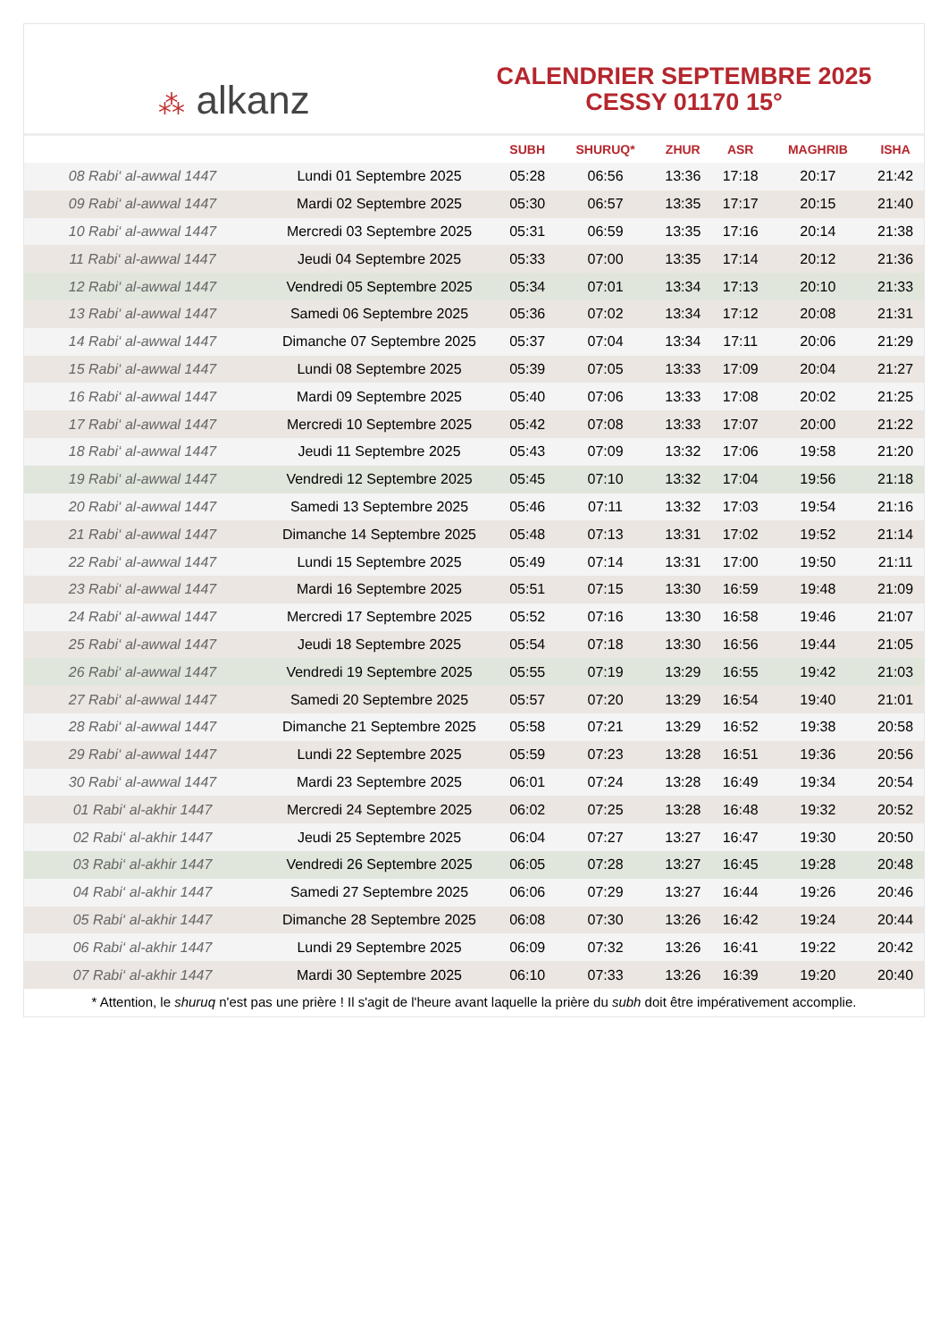⁂ alkanz
CALENDRIER SEPTEMBRE 2025
CESSY 01170 15°
| | | SUBH | SHURUQ* | ZHUR | ASR | MAGHRIB | ISHA |
| --- | --- | --- | --- | --- | --- | --- | --- |
| 08 Rabi‘ al-awwal 1447 | Lundi 01 Septembre 2025 | 05:28 | 06:56 | 13:36 | 17:18 | 20:17 | 21:42 |
| 09 Rabi‘ al-awwal 1447 | Mardi 02 Septembre 2025 | 05:30 | 06:57 | 13:35 | 17:17 | 20:15 | 21:40 |
| 10 Rabi‘ al-awwal 1447 | Mercredi 03 Septembre 2025 | 05:31 | 06:59 | 13:35 | 17:16 | 20:14 | 21:38 |
| 11 Rabi‘ al-awwal 1447 | Jeudi 04 Septembre 2025 | 05:33 | 07:00 | 13:35 | 17:14 | 20:12 | 21:36 |
| 12 Rabi‘ al-awwal 1447 | Vendredi 05 Septembre 2025 | 05:34 | 07:01 | 13:34 | 17:13 | 20:10 | 21:33 |
| 13 Rabi‘ al-awwal 1447 | Samedi 06 Septembre 2025 | 05:36 | 07:02 | 13:34 | 17:12 | 20:08 | 21:31 |
| 14 Rabi‘ al-awwal 1447 | Dimanche 07 Septembre 2025 | 05:37 | 07:04 | 13:34 | 17:11 | 20:06 | 21:29 |
| 15 Rabi‘ al-awwal 1447 | Lundi 08 Septembre 2025 | 05:39 | 07:05 | 13:33 | 17:09 | 20:04 | 21:27 |
| 16 Rabi‘ al-awwal 1447 | Mardi 09 Septembre 2025 | 05:40 | 07:06 | 13:33 | 17:08 | 20:02 | 21:25 |
| 17 Rabi‘ al-awwal 1447 | Mercredi 10 Septembre 2025 | 05:42 | 07:08 | 13:33 | 17:07 | 20:00 | 21:22 |
| 18 Rabi‘ al-awwal 1447 | Jeudi 11 Septembre 2025 | 05:43 | 07:09 | 13:32 | 17:06 | 19:58 | 21:20 |
| 19 Rabi‘ al-awwal 1447 | Vendredi 12 Septembre 2025 | 05:45 | 07:10 | 13:32 | 17:04 | 19:56 | 21:18 |
| 20 Rabi‘ al-awwal 1447 | Samedi 13 Septembre 2025 | 05:46 | 07:11 | 13:32 | 17:03 | 19:54 | 21:16 |
| 21 Rabi‘ al-awwal 1447 | Dimanche 14 Septembre 2025 | 05:48 | 07:13 | 13:31 | 17:02 | 19:52 | 21:14 |
| 22 Rabi‘ al-awwal 1447 | Lundi 15 Septembre 2025 | 05:49 | 07:14 | 13:31 | 17:00 | 19:50 | 21:11 |
| 23 Rabi‘ al-awwal 1447 | Mardi 16 Septembre 2025 | 05:51 | 07:15 | 13:30 | 16:59 | 19:48 | 21:09 |
| 24 Rabi‘ al-awwal 1447 | Mercredi 17 Septembre 2025 | 05:52 | 07:16 | 13:30 | 16:58 | 19:46 | 21:07 |
| 25 Rabi‘ al-awwal 1447 | Jeudi 18 Septembre 2025 | 05:54 | 07:18 | 13:30 | 16:56 | 19:44 | 21:05 |
| 26 Rabi‘ al-awwal 1447 | Vendredi 19 Septembre 2025 | 05:55 | 07:19 | 13:29 | 16:55 | 19:42 | 21:03 |
| 27 Rabi‘ al-awwal 1447 | Samedi 20 Septembre 2025 | 05:57 | 07:20 | 13:29 | 16:54 | 19:40 | 21:01 |
| 28 Rabi‘ al-awwal 1447 | Dimanche 21 Septembre 2025 | 05:58 | 07:21 | 13:29 | 16:52 | 19:38 | 20:58 |
| 29 Rabi‘ al-awwal 1447 | Lundi 22 Septembre 2025 | 05:59 | 07:23 | 13:28 | 16:51 | 19:36 | 20:56 |
| 30 Rabi‘ al-awwal 1447 | Mardi 23 Septembre 2025 | 06:01 | 07:24 | 13:28 | 16:49 | 19:34 | 20:54 |
| 01 Rabi‘ al-akhir 1447 | Mercredi 24 Septembre 2025 | 06:02 | 07:25 | 13:28 | 16:48 | 19:32 | 20:52 |
| 02 Rabi‘ al-akhir 1447 | Jeudi 25 Septembre 2025 | 06:04 | 07:27 | 13:27 | 16:47 | 19:30 | 20:50 |
| 03 Rabi‘ al-akhir 1447 | Vendredi 26 Septembre 2025 | 06:05 | 07:28 | 13:27 | 16:45 | 19:28 | 20:48 |
| 04 Rabi‘ al-akhir 1447 | Samedi 27 Septembre 2025 | 06:06 | 07:29 | 13:27 | 16:44 | 19:26 | 20:46 |
| 05 Rabi‘ al-akhir 1447 | Dimanche 28 Septembre 2025 | 06:08 | 07:30 | 13:26 | 16:42 | 19:24 | 20:44 |
| 06 Rabi‘ al-akhir 1447 | Lundi 29 Septembre 2025 | 06:09 | 07:32 | 13:26 | 16:41 | 19:22 | 20:42 |
| 07 Rabi‘ al-akhir 1447 | Mardi 30 Septembre 2025 | 06:10 | 07:33 | 13:26 | 16:39 | 19:20 | 20:40 |
* Attention, le shuruq n'est pas une prière ! Il s'agit de l'heure avant laquelle la prière du subh doit être impérativement accomplie.